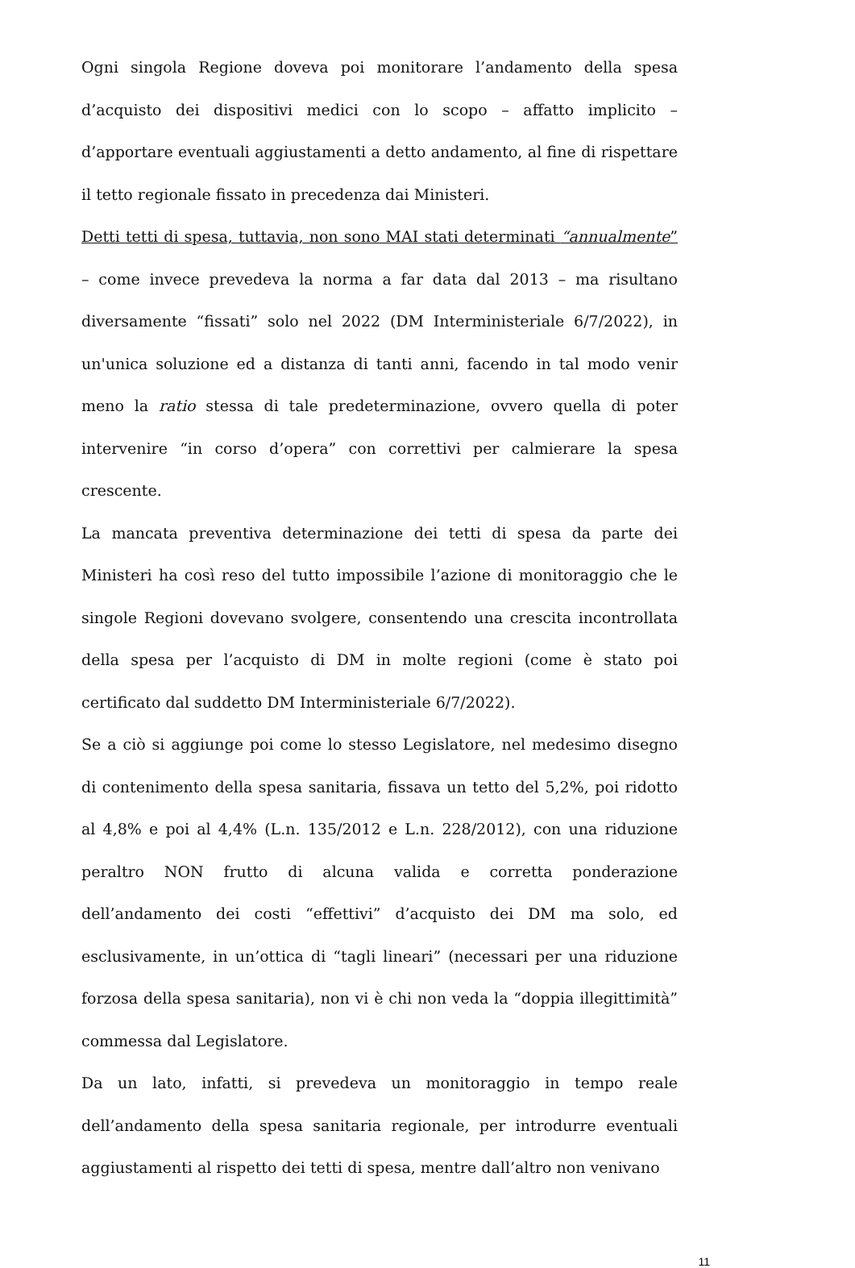Ogni singola Regione doveva poi monitorare l’andamento della spesa d’acquisto dei dispositivi medici con lo scopo – affatto implicito – d’apportare eventuali aggiustamenti a detto andamento, al fine di rispettare il tetto regionale fissato in precedenza dai Ministeri.
Detti tetti di spesa, tuttavia, non sono MAI stati determinati “annualmente” – come invece prevedeva la norma a far data dal 2013 – ma risultano diversamente “fissati” solo nel 2022 (DM Interministeriale 6/7/2022), in un'unica soluzione ed a distanza di tanti anni, facendo in tal modo venir meno la ratio stessa di tale predeterminazione, ovvero quella di poter intervenire “in corso d’opera” con correttivi per calmierare la spesa crescente.
La mancata preventiva determinazione dei tetti di spesa da parte dei Ministeri ha così reso del tutto impossibile l’azione di monitoraggio che le singole Regioni dovevano svolgere, consentendo una crescita incontrollata della spesa per l’acquisto di DM in molte regioni (come è stato poi certificato dal suddetto DM Interministeriale 6/7/2022).
Se a ciò si aggiunge poi come lo stesso Legislatore, nel medesimo disegno di contenimento della spesa sanitaria, fissava un tetto del 5,2%, poi ridotto al 4,8% e poi al 4,4% (L.n. 135/2012 e L.n. 228/2012), con una riduzione peraltro NON frutto di alcuna valida e corretta ponderazione dell’andamento dei costi “effettivi” d’acquisto dei DM ma solo, ed esclusivamente, in un’ottica di “tagli lineari” (necessari per una riduzione forzosa della spesa sanitaria), non vi è chi non veda la “doppia illegittimità” commessa dal Legislatore.
Da un lato, infatti, si prevedeva un monitoraggio in tempo reale dell’andamento della spesa sanitaria regionale, per introdurre eventuali aggiustamenti al rispetto dei tetti di spesa, mentre dall’altro non venivano
11